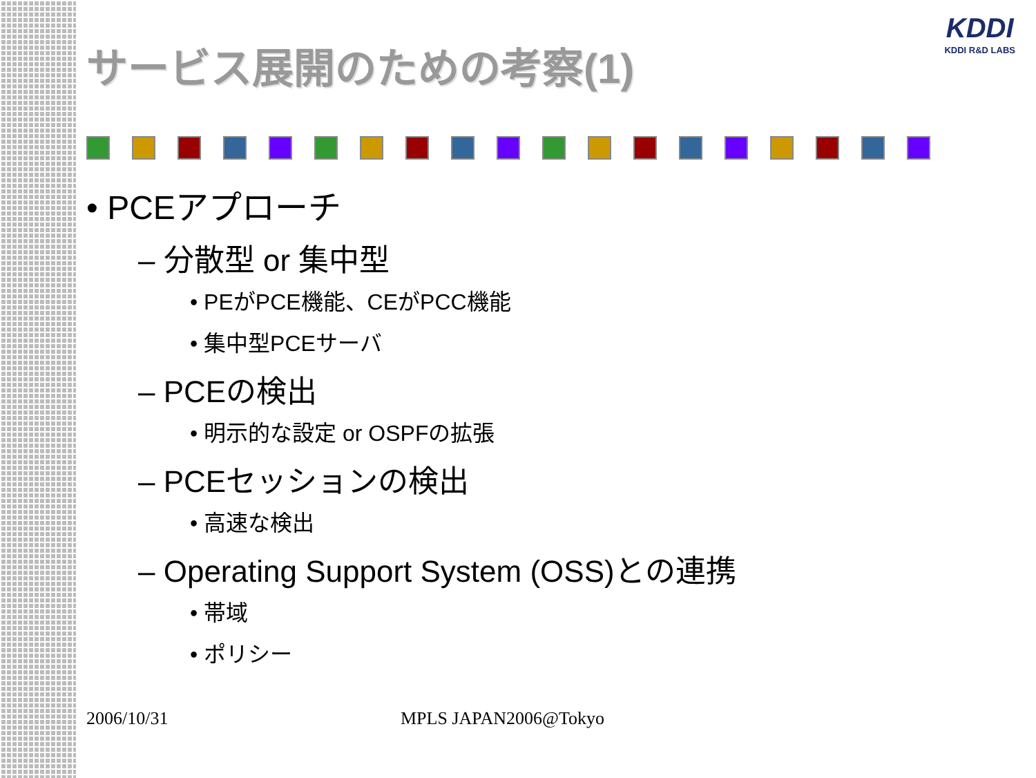KDDI
KDDI R&D LABS
サービス展開のための考察(1)
• PCEアプローチ
– 分散型 or 集中型
• PEがPCE機能、CEがPCC機能
• 集中型PCEサーバ
– PCEの検出
• 明示的な設定 or OSPFの拡張
– PCEセッションの検出
• 高速な検出
– Operating Support System (OSS)との連携
• 帯域
• ポリシー
2006/10/31 MPLS JAPAN2006@Tokyo